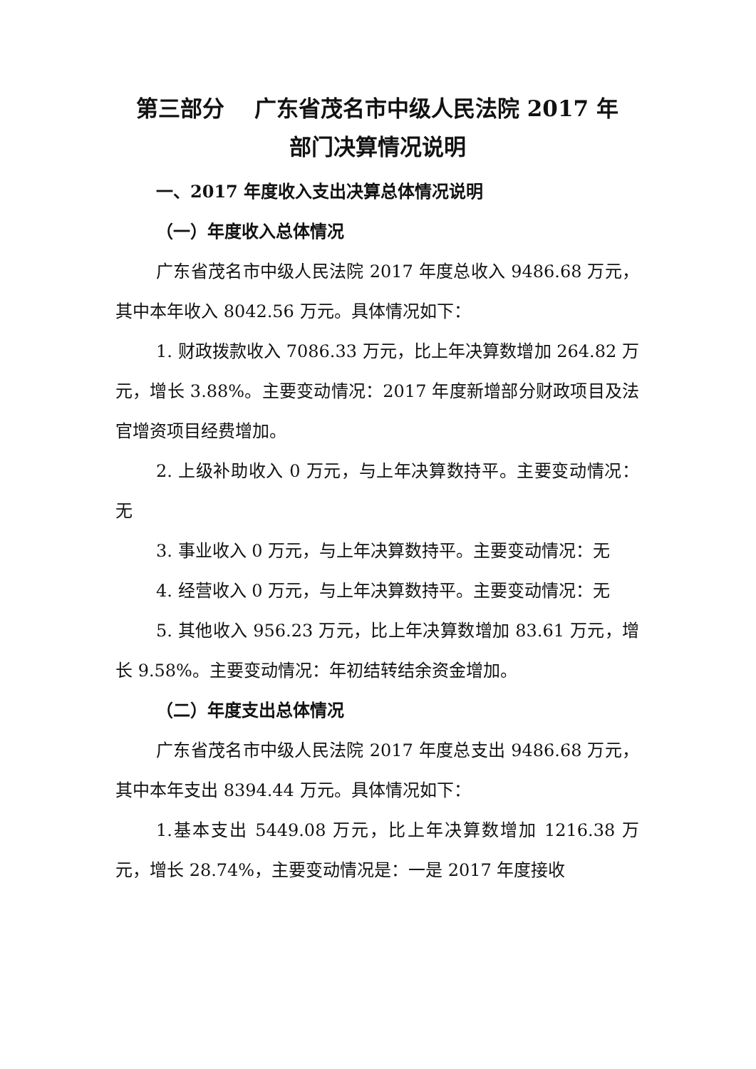第三部分　 广东省茂名市中级人民法院 2017 年
部门决算情况说明
一、2017 年度收入支出决算总体情况说明
（一）年度收入总体情况
广东省茂名市中级人民法院 2017 年度总收入 9486.68 万元，其中本年收入 8042.56 万元。具体情况如下：
1. 财政拨款收入 7086.33 万元，比上年决算数增加 264.82 万元，增长 3.88%。主要变动情况：2017 年度新增部分财政项目及法官增资项目经费增加。
2. 上级补助收入 0 万元，与上年决算数持平。主要变动情况：无
3. 事业收入 0 万元，与上年决算数持平。主要变动情况：无
4. 经营收入 0 万元，与上年决算数持平。主要变动情况：无
5. 其他收入 956.23 万元，比上年决算数增加 83.61 万元，增长 9.58%。主要变动情况：年初结转结余资金增加。
（二）年度支出总体情况
广东省茂名市中级人民法院 2017 年度总支出 9486.68 万元，其中本年支出 8394.44 万元。具体情况如下：
1.基本支出 5449.08 万元，比上年决算数增加 1216.38 万元，增长 28.74%，主要变动情况是：一是 2017 年度接收